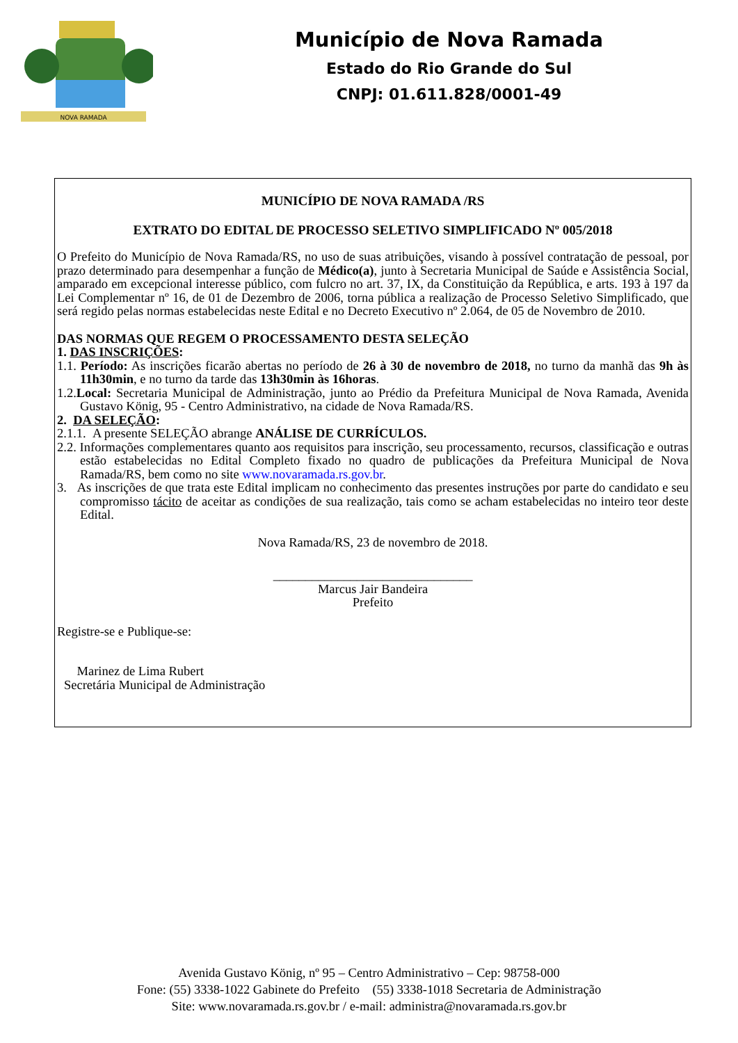NOVA RAMADA
Município de Nova Ramada
Estado do Rio Grande do Sul
CNPJ: 01.611.828/0001-49
MUNICÍPIO DE NOVA RAMADA /RS
EXTRATO DO EDITAL DE PROCESSO SELETIVO SIMPLIFICADO Nº 005/2018
O Prefeito do Município de Nova Ramada/RS, no uso de suas atribuições, visando à possível contratação de pessoal, por prazo determinado para desempenhar a função de Médico(a), junto à Secretaria Municipal de Saúde e Assistência Social, amparado em excepcional interesse público, com fulcro no art. 37, IX, da Constituição da República, e arts. 193 à 197 da Lei Complementar nº 16, de 01 de Dezembro de 2006, torna pública a realização de Processo Seletivo Simplificado, que será regido pelas normas estabelecidas neste Edital e no Decreto Executivo nº 2.064, de 05 de Novembro de 2010.
DAS NORMAS QUE REGEM O PROCESSAMENTO DESTA SELEÇÃO
1. DAS INSCRIÇÕES:
1.1. Período: As inscrições ficarão abertas no período de 26 à 30 de novembro de 2018, no turno da manhã das 9h às 11h30min, e no turno da tarde das 13h30min às 16horas.
1.2.Local: Secretaria Municipal de Administração, junto ao Prédio da Prefeitura Municipal de Nova Ramada, Avenida Gustavo König, 95 - Centro Administrativo, na cidade de Nova Ramada/RS.
2. DA SELEÇÃO:
2.1.1. A presente SELEÇÃO abrange ANÁLISE DE CURRÍCULOS.
2.2. Informações complementares quanto aos requisitos para inscrição, seu processamento, recursos, classificação e outras estão estabelecidas no Edital Completo fixado no quadro de publicações da Prefeitura Municipal de Nova Ramada/RS, bem como no site www.novaramada.rs.gov.br.
3. As inscrições de que trata este Edital implicam no conhecimento das presentes instruções por parte do candidato e seu compromisso tácito de aceitar as condições de sua realização, tais como se acham estabelecidas no inteiro teor deste Edital.
Nova Ramada/RS, 23 de novembro de 2018.
_______________________________
Marcus Jair Bandeira
Prefeito
Registre-se e Publique-se:
Marinez de Lima Rubert
Secretária Municipal de Administração
Avenida Gustavo König, nº 95 – Centro Administrativo – Cep: 98758-000
Fone: (55) 3338-1022 Gabinete do Prefeito (55) 3338-1018 Secretaria de Administração
Site: www.novaramada.rs.gov.br / e-mail: administra@novaramada.rs.gov.br